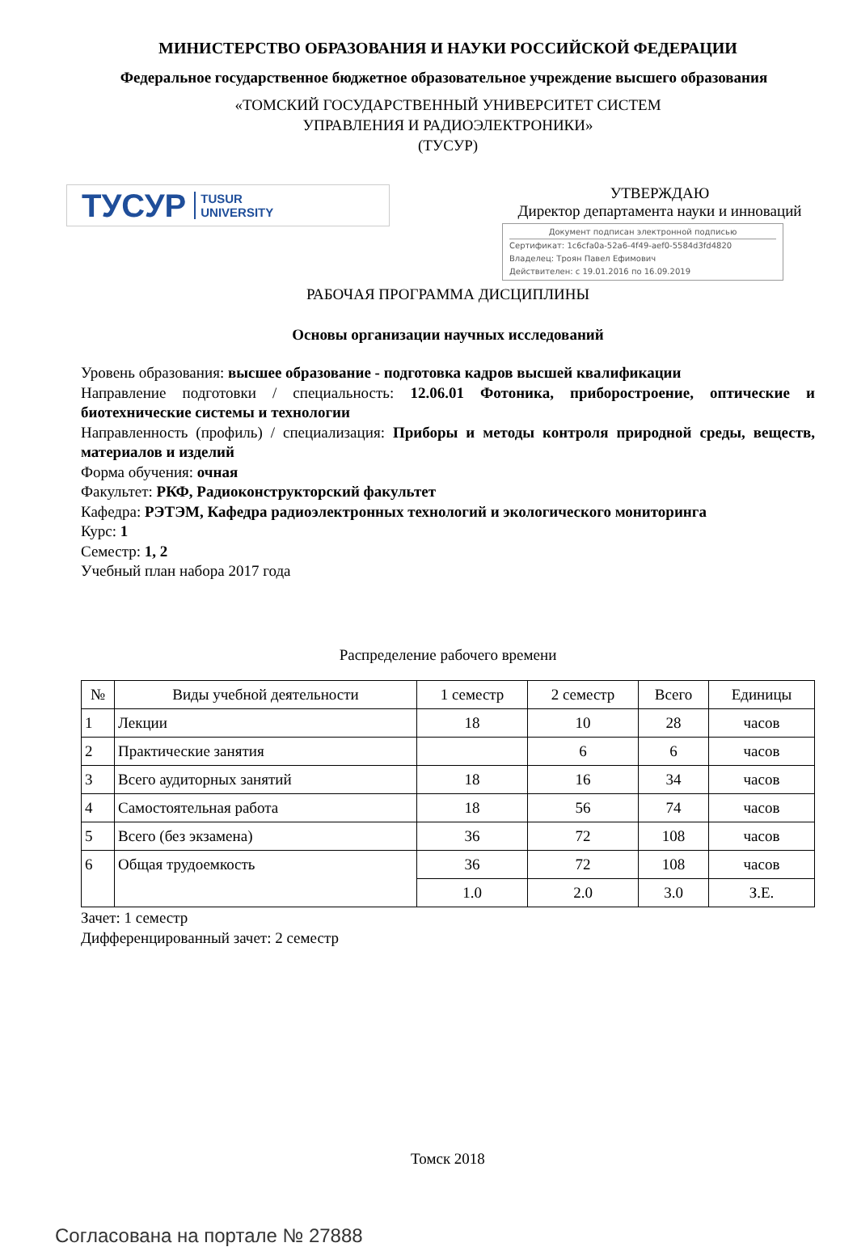МИНИСТЕРСТВО ОБРАЗОВАНИЯ И НАУКИ РОССИЙСКОЙ ФЕДЕРАЦИИ
Федеральное государственное бюджетное образовательное учреждение высшего образования
«ТОМСКИЙ ГОСУДАРСТВЕННЫЙ УНИВЕРСИТЕТ СИСТЕМ
УПРАВЛЕНИЯ И РАДИОЭЛЕКТРОНИКИ»
(ТУСУР)
ТУСУР TUSUR
UNIVERSITY
УТВЕРЖДАЮ
Директор департамента науки и инноваций
Документ подписан электронной подписью
Сертификат: 1c6cfa0a-52a6-4f49-aef0-5584d3fd4820
Владелец: Троян Павел Ефимович
Действителен: с 19.01.2016 по 16.09.2019
РАБОЧАЯ ПРОГРАММА ДИСЦИПЛИНЫ
Основы организации научных исследований
Уровень образования: высшее образование - подготовка кадров высшей квалификации
Направление подготовки / специальность: 12.06.01 Фотоника, приборостроение, оптические и биотехнические системы и технологии
Направленность (профиль) / специализация: Приборы и методы контроля природной среды, веществ, материалов и изделий
Форма обучения: очная
Факультет: РКФ, Радиоконструкторский факультет
Кафедра: РЭТЭМ, Кафедра радиоэлектронных технологий и экологического мониторинга
Курс: 1
Семестр: 1, 2
Учебный план набора 2017 года
Распределение рабочего времени
| № | Виды учебной деятельности | 1 семестр | 2 семестр | Всего | Единицы |
| --- | --- | --- | --- | --- | --- |
| 1 | Лекции | 18 | 10 | 28 | часов |
| 2 | Практические занятия | | 6 | 6 | часов |
| 3 | Всего аудиторных занятий | 18 | 16 | 34 | часов |
| 4 | Самостоятельная работа | 18 | 56 | 74 | часов |
| 5 | Всего (без экзамена) | 36 | 72 | 108 | часов |
| 6 | Общая трудоемкость | 36 | 72 | 108 | часов |
| | | 1.0 | 2.0 | 3.0 | З.Е. |
Зачет: 1 семестр
Дифференцированный зачет: 2 семестр
Томск 2018
Согласована на портале № 27888